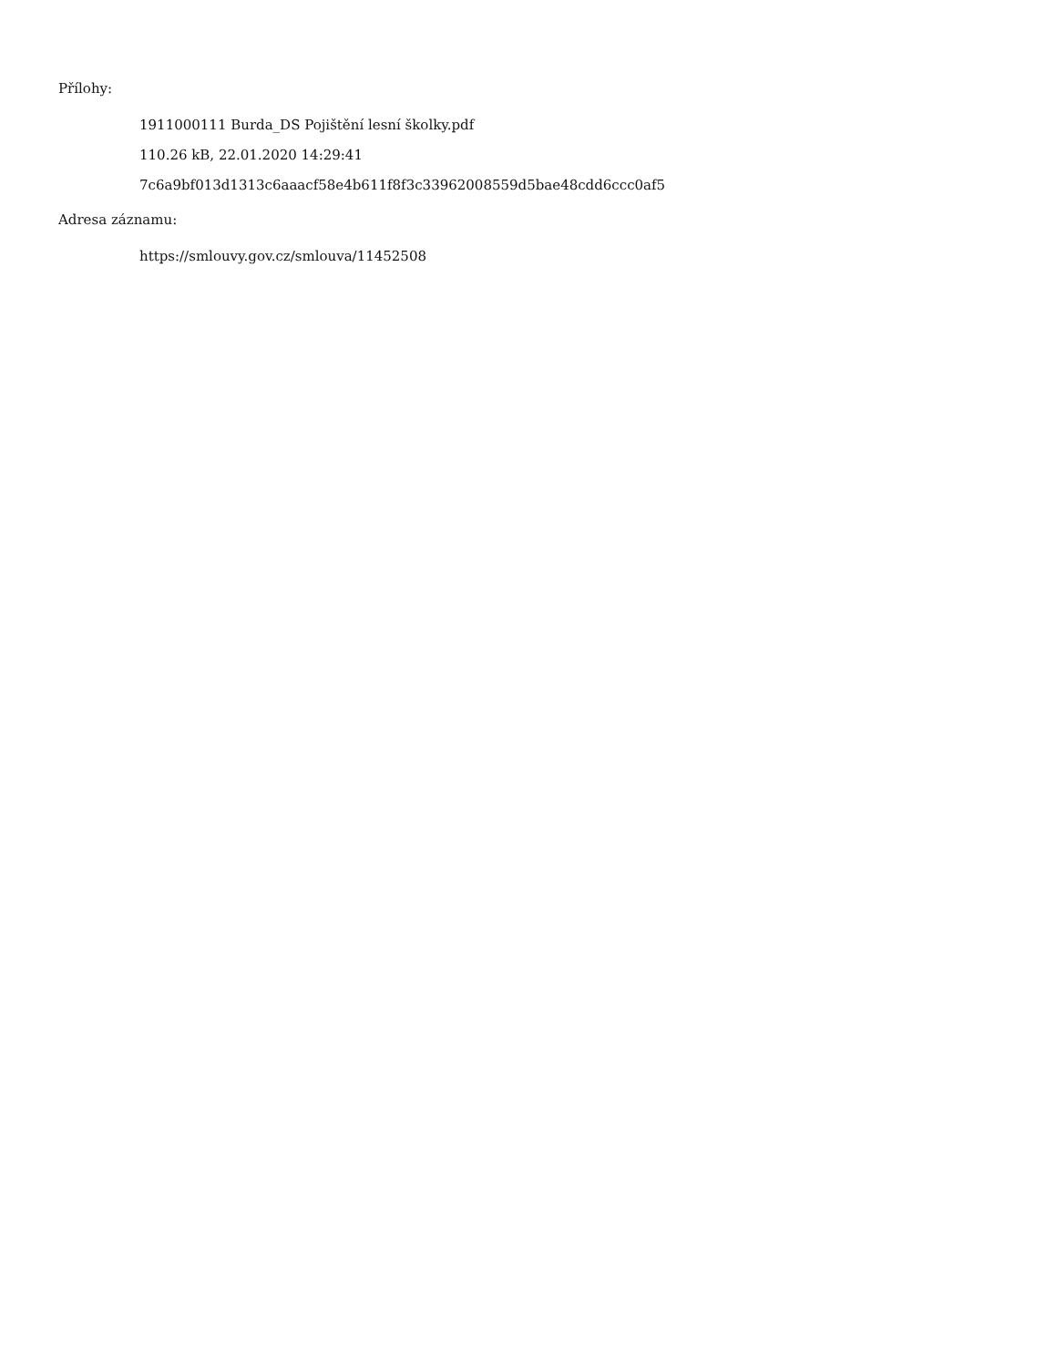Přílohy:
1911000111 Burda_DS Pojištění lesní školky.pdf
110.26 kB, 22.01.2020 14:29:41
7c6a9bf013d1313c6aaacf58e4b611f8f3c33962008559d5bae48cdd6ccc0af5
Adresa záznamu:
https://smlouvy.gov.cz/smlouva/11452508